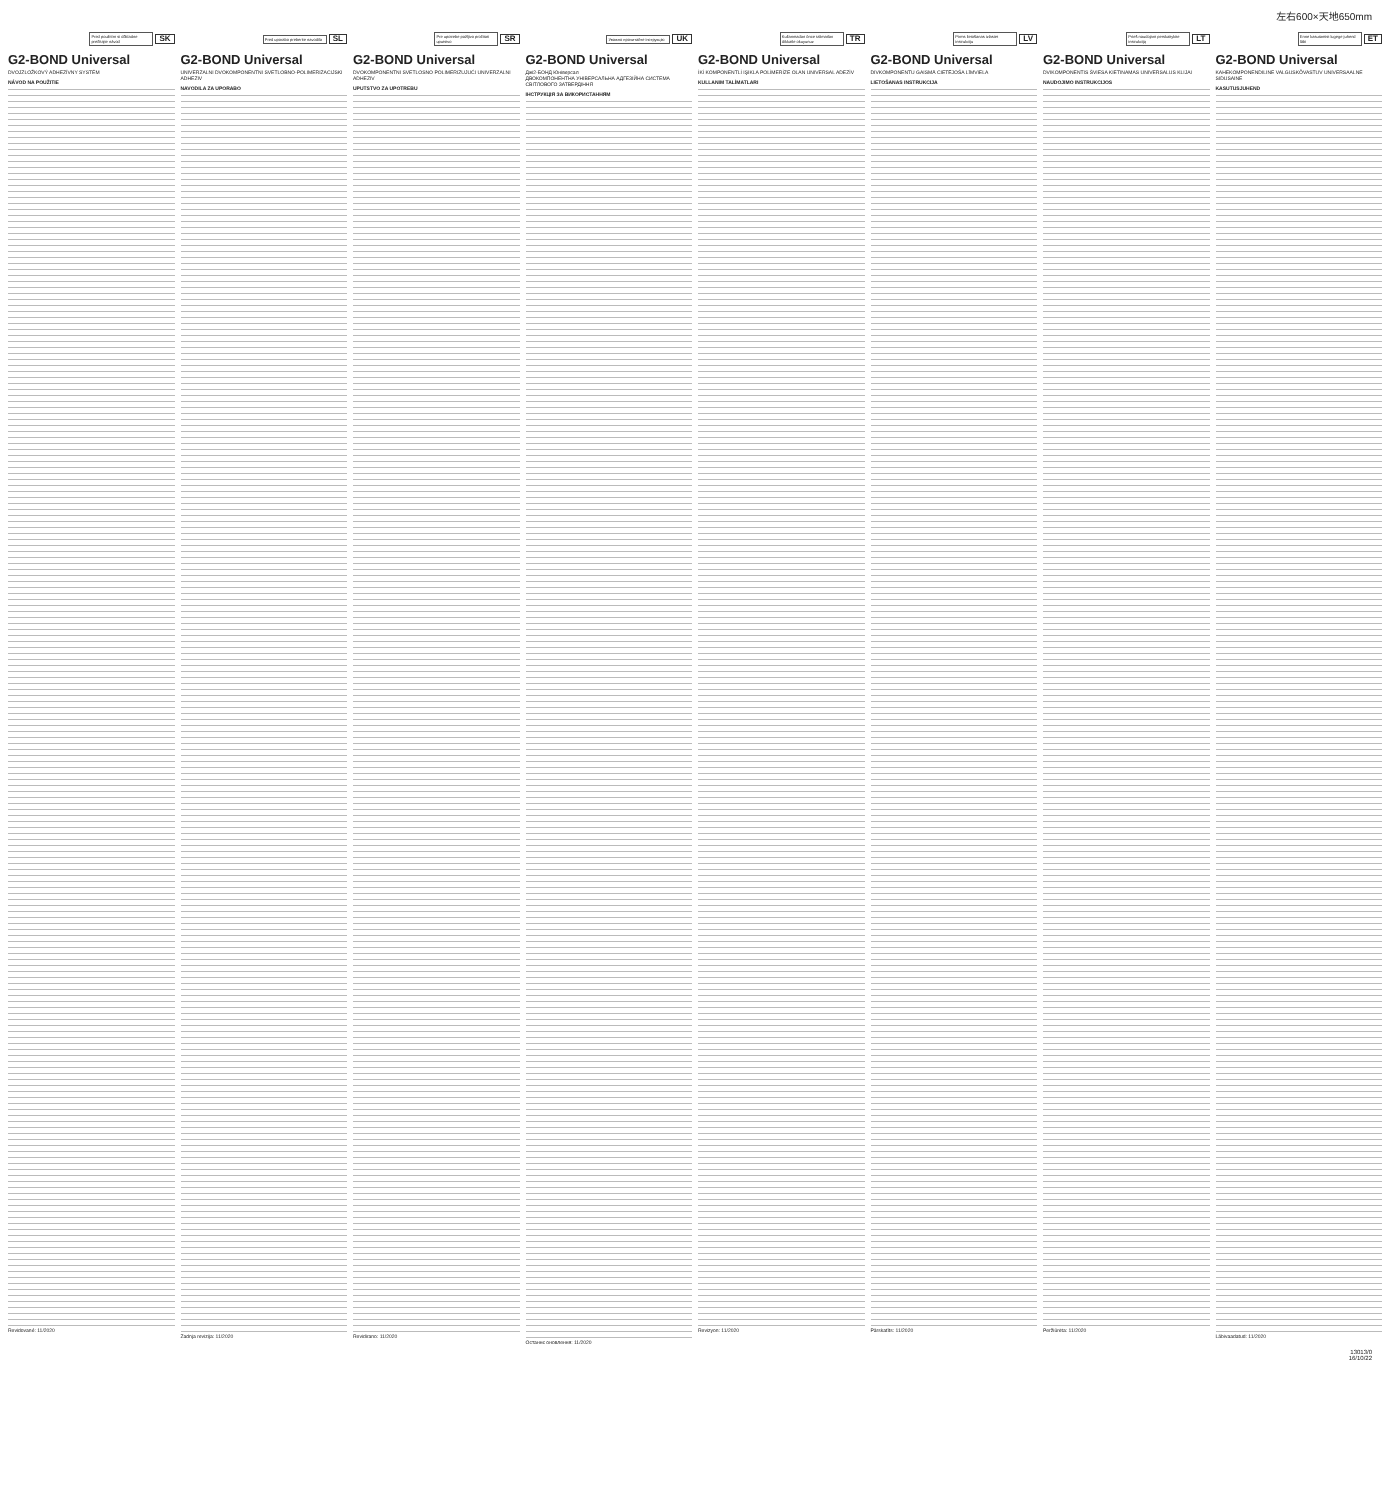左右600×天地650mm
Pred použitím si dôkladne prečítajte návod SK
G2-BOND Universal
DVOJZLOŽKOVÝ ADHEZÍVNY SYSTÉM
NÁVOD NA POUŽITIE
Revidované: 11/2020
Pred uporabo preberite navodila SL
G2-BOND Universal
UNIVERZALNI DVOKOMPONENTNI SVETLOBNO-POLIMERIZACIJSKI ADHEZIV
NAVODILA ZA UPORABO
Zadnja revizija: 11/2020
Pre upotrebe pažljivo pročitati uputstvo SR
G2-BOND Universal
DVOKOMPONENTNI SVETLOSNO POLIMERIZUJUĆI UNIVERZALNI ADHEZIV
UPUTSTVO ZA UPOTREBU
Revidirano: 11/2020
Уважно прочитайте інструкцію UK
G2-BOND Universal
Джі2-БОНД Юніверсал
ДВОКОМПОНЕНТНА УНІВЕРСАЛЬНА АДГЕЗІЙНА СИСТЕМА СВІТЛОВОГО ЗАТВЕРДІННЯ
ІНСТРУКЦІЯ ЗА ВИКОРИСТАННЯМ
Останнє оновлення: 11/2020
Kullanmadan önce talimatları dikkatle okuyunuz TR
G2-BOND Universal
İKİ KOMPONENTLİ IŞIKLA POLİMERİZE OLAN UNIVERSAL ADEZİV
KULLANIM TALİMATLARI
Revizyon: 11/2020
Pirms lietošanas izlasiet instrukciju LV
G2-BOND Universal
DIVKOMPONENTU GAISMĀ CIETĒJOŠA LĪMVIELA
LIETOŠANAS INSTRUKCIJA
Pārskatīts: 11/2020
Prieš naudojant perskaitykite instrukciją LT
G2-BOND Universal
DVIKOMPONENTIS ŠVIESA KIETINAMAS UNIVERSALUS KLIJAI
NAUDOJIMO INSTRUKCIJOS
Peržiūrėta: 11/2020
Enne kasutamist lugege juhend läbi ET
G2-BOND Universal
KAHEKOMPONENDILINE VALGUSKÕVASTUV UNIVERSAALNE SIDUSAINE
KASUTUSJUHEND
Läbivaadatud: 11/2020
13013/0
16/10/22